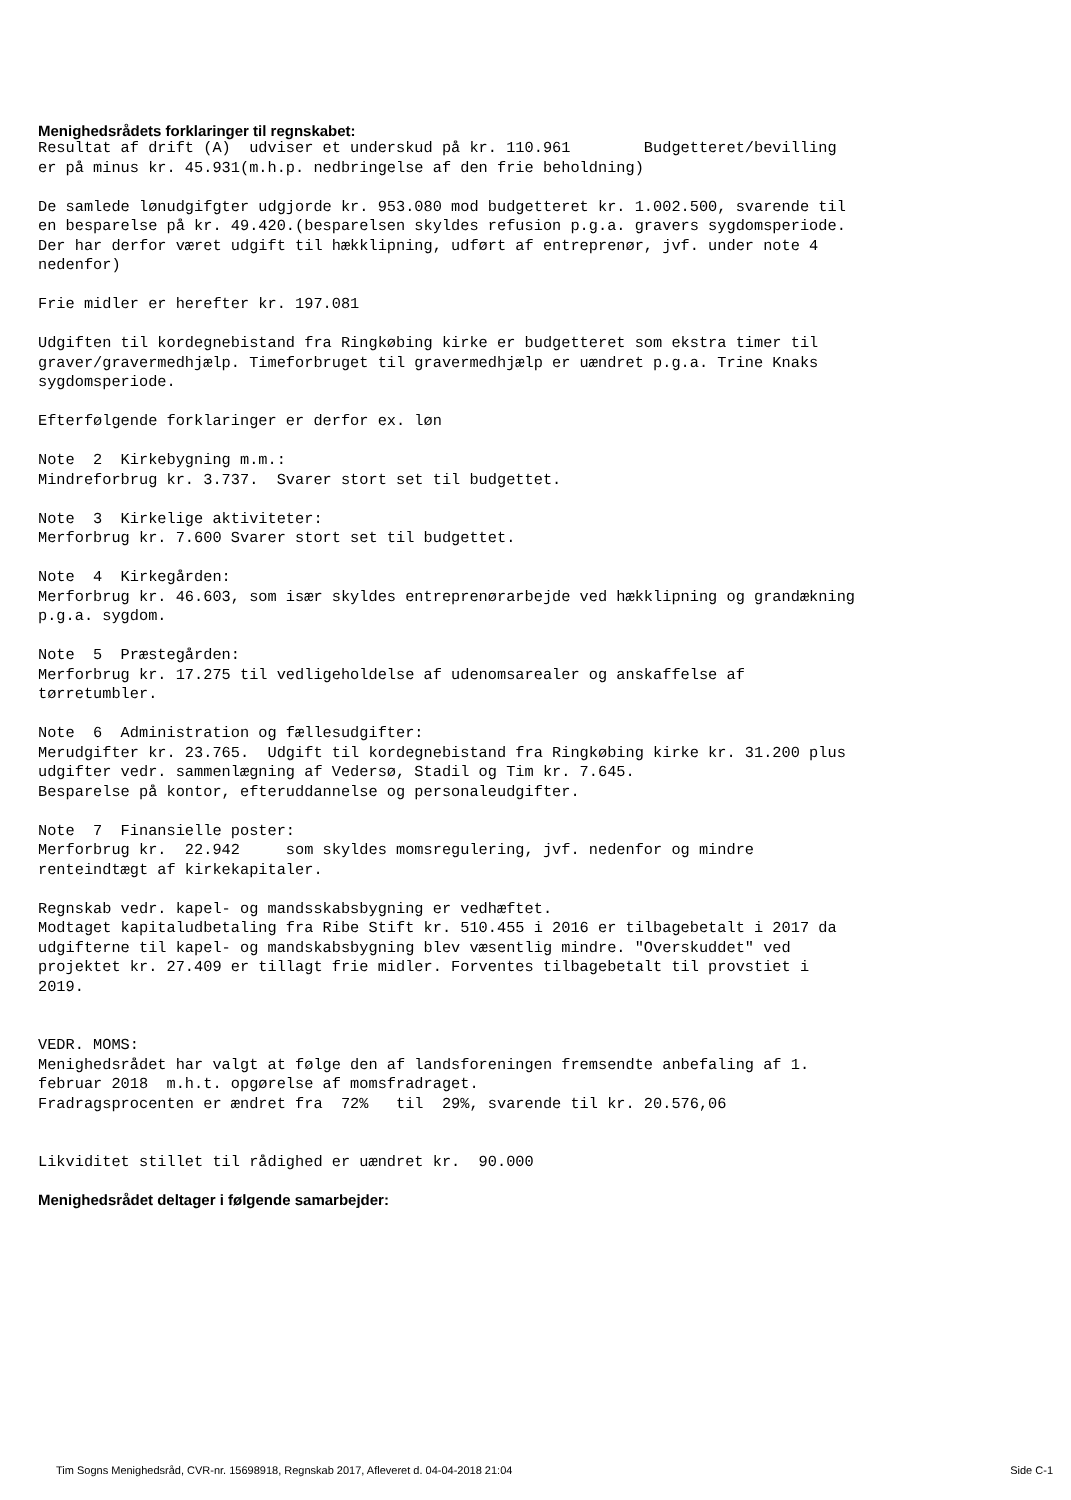Menighedsrådets forklaringer til regnskabet:
Resultat af drift (A)  udviser et underskud på kr. 110.961        Budgetteret/bevilling
er på minus kr. 45.931(m.h.p. nedbringelse af den frie beholdning)

De samlede lønudgifgter udgjorde kr. 953.080 mod budgetteret kr. 1.002.500, svarende til
en besparelse på kr. 49.420.(besparelsen skyldes refusion p.g.a. gravers sygdomsperiode.
Der har derfor været udgift til hækklipning, udført af entreprenør, jvf. under note 4
nedenfor)

Frie midler er herefter kr. 197.081

Udgiften til kordegnebistand fra Ringkøbing kirke er budgetteret som ekstra timer til
graver/gravermedhjælp. Timeforbruget til gravermedhjælp er uændret p.g.a. Trine Knaks
sygdomsperiode.

Efterfølgende forklaringer er derfor ex. løn

Note  2  Kirkebygning m.m.:
Mindreforbrug kr. 3.737.  Svarer stort set til budgettet.

Note  3  Kirkelige aktiviteter:
Merforbrug kr. 7.600 Svarer stort set til budgettet.

Note  4  Kirkegården:
Merforbrug kr. 46.603, som især skyldes entreprenørarbejde ved hækklipning og grandækning
p.g.a. sygdom.

Note  5  Præstegården:
Merforbrug kr. 17.275 til vedligeholdelse af udenomsarealer og anskaffelse af
tørretumbler.

Note  6  Administration og fællesudgifter:
Merudgifter kr. 23.765.  Udgift til kordegnebistand fra Ringkøbing kirke kr. 31.200 plus
udgifter vedr. sammenlægning af Vedersø, Stadil og Tim kr. 7.645.
Besparelse på kontor, efteruddannelse og personaleudgifter.

Note  7  Finansielle poster:
Merforbrug kr.  22.942     som skyldes momsregulering, jvf. nedenfor og mindre
renteindtægt af kirkekapitaler.

Regnskab vedr. kapel- og mandsskabsbygning er vedhæftet.
Modtaget kapitaludbetaling fra Ribe Stift kr. 510.455 i 2016 er tilbagebetalt i 2017 da
udgifterne til kapel- og mandskabsbygning blev væsentlig mindre. "Overskuddet" ved
projektet kr. 27.409 er tillagt frie midler. Forventes tilbagebetalt til provstiet i
2019.


VEDR. MOMS:
Menighedsrådet har valgt at følge den af landsforeningen fremsendte anbefaling af 1.
februar 2018  m.h.t. opgørelse af momsfradraget.
Fradragsprocenten er ændret fra  72%   til  29%, svarende til kr. 20.576,06


Likviditet stillet til rådighed er uændret kr.  90.000
Menighedsrådet deltager i følgende samarbejder:
Tim Sogns Menighedsråd, CVR-nr. 15698918, Regnskab 2017, Afleveret d. 04-04-2018 21:04 Side C-1